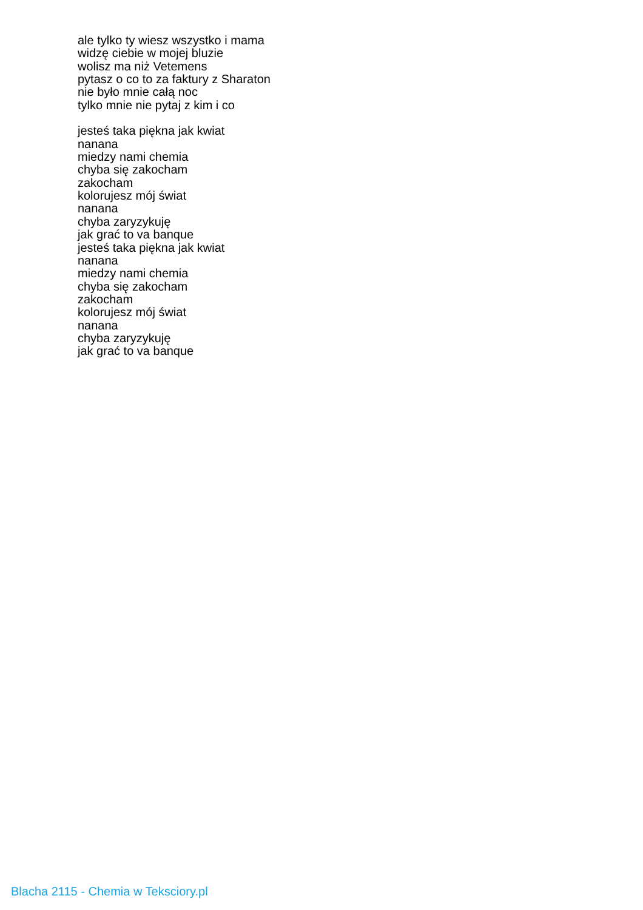ale tylko ty wiesz wszystko i mama
widzę ciebie w mojej bluzie
wolisz ma niż Vetemens
pytasz o co to za faktury z Sharaton
nie było mnie całą noc
tylko mnie nie pytaj z kim i co
jesteś taka piękna jak kwiat
nanana
miedzy nami chemia
chyba się zakocham
zakocham
kolorujesz mój świat
nanana
chyba zaryzykuję
jak grać to va banque
jesteś taka piękna jak kwiat
nanana
miedzy nami chemia
chyba się zakocham
zakocham
kolorujesz mój świat
nanana
chyba zaryzykuję
jak grać to va banque
Blacha 2115 - Chemia w Teksciory.pl